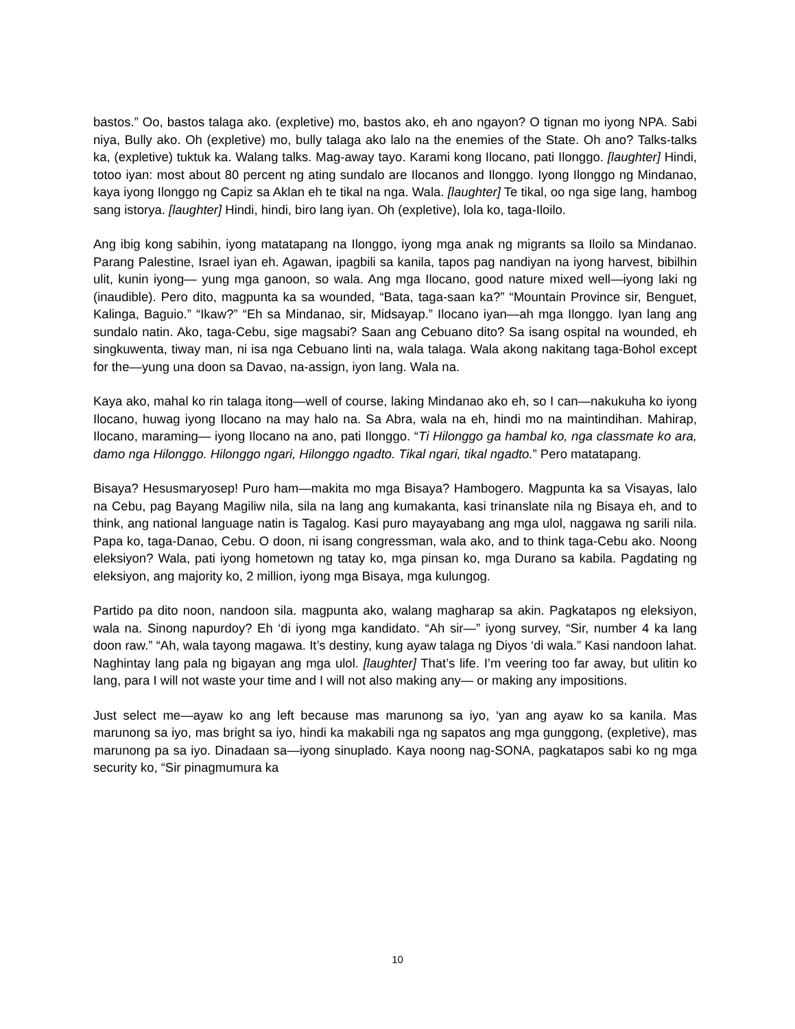bastos.” Oo, bastos talaga ako. (expletive) mo, bastos ako, eh ano ngayon? O tignan mo iyong NPA. Sabi niya, Bully ako. Oh (expletive) mo, bully talaga ako lalo na the enemies of the State. Oh ano? Talks-talks ka, (expletive) tuktuk ka. Walang talks. Mag-away tayo. Karami kong Ilocano, pati Ilonggo. [laughter] Hindi, totoo iyan: most about 80 percent ng ating sundalo are Ilocanos and Ilonggo. Iyong Ilonggo ng Mindanao, kaya iyong Ilonggo ng Capiz sa Aklan eh te tikal na nga. Wala. [laughter] Te tikal, oo nga sige lang, hambog sang istorya. [laughter] Hindi, hindi, biro lang iyan. Oh (expletive), lola ko, taga-Iloilo.
Ang ibig kong sabihin, iyong matatapang na Ilonggo, iyong mga anak ng migrants sa Iloilo sa Mindanao. Parang Palestine, Israel iyan eh. Agawan, ipagbili sa kanila, tapos pag nandiyan na iyong harvest, bibilhin ulit, kunin iyong— yung mga ganoon, so wala. Ang mga Ilocano, good nature mixed well—iyong laki ng (inaudible). Pero dito, magpunta ka sa wounded, “Bata, taga-saan ka?” “Mountain Province sir, Benguet, Kalinga, Baguio.” “Ikaw?” “Eh sa Mindanao, sir, Midsayap.” Ilocano iyan—ah mga Ilonggo. Iyan lang ang sundalo natin. Ako, taga-Cebu, sige magsabi? Saan ang Cebuano dito? Sa isang ospital na wounded, eh singkuwenta, tiway man, ni isa nga Cebuano linti na, wala talaga. Wala akong nakitang taga-Bohol except for the—yung una doon sa Davao, na-assign, iyon lang. Wala na.
Kaya ako, mahal ko rin talaga itong—well of course, laking Mindanao ako eh, so I can—nakukuha ko iyong Ilocano, huwag iyong Ilocano na may halo na. Sa Abra, wala na eh, hindi mo na maintindihan. Mahirap, Ilocano, maraming— iyong Ilocano na ano, pati Ilonggo. “Ti Hilonggo ga hambal ko, nga classmate ko ara, damo nga Hilonggo. Hilonggo ngari, Hilonggo ngadto. Tikal ngari, tikal ngadto.” Pero matatapang.
Bisaya? Hesusmaryosep! Puro ham—makita mo mga Bisaya? Hambogero. Magpunta ka sa Visayas, lalo na Cebu, pag Bayang Magiliw nila, sila na lang ang kumakanta, kasi trinanslate nila ng Bisaya eh, and to think, ang national language natin is Tagalog. Kasi puro mayayabang ang mga ulol, naggawa ng sarili nila. Papa ko, taga-Danao, Cebu. O doon, ni isang congressman, wala ako, and to think taga-Cebu ako. Noong eleksiyon? Wala, pati iyong hometown ng tatay ko, mga pinsan ko, mga Durano sa kabila. Pagdating ng eleksiyon, ang majority ko, 2 million, iyong mga Bisaya, mga kulungog.
Partido pa dito noon, nandoon sila. magpunta ako, walang magharap sa akin. Pagkatapos ng eleksiyon, wala na. Sinong napurdoy? Eh ‘di iyong mga kandidato. “Ah sir—” iyong survey, “Sir, number 4 ka lang doon raw.” “Ah, wala tayong magawa. It’s destiny, kung ayaw talaga ng Diyos ‘di wala.” Kasi nandoon lahat. Naghintay lang pala ng bigayan ang mga ulol. [laughter] That’s life. I’m veering too far away, but ulitin ko lang, para I will not waste your time and I will not also making any— or making any impositions.
Just select me—ayaw ko ang left because mas marunong sa iyo, ‘yan ang ayaw ko sa kanila. Mas marunong sa iyo, mas bright sa iyo, hindi ka makabili nga ng sapatos ang mga gunggong, (expletive), mas marunong pa sa iyo. Dinadaan sa—iyong sinuplado. Kaya noong nag-SONA, pagkatapos sabi ko ng mga security ko, “Sir pinagmumura ka
10